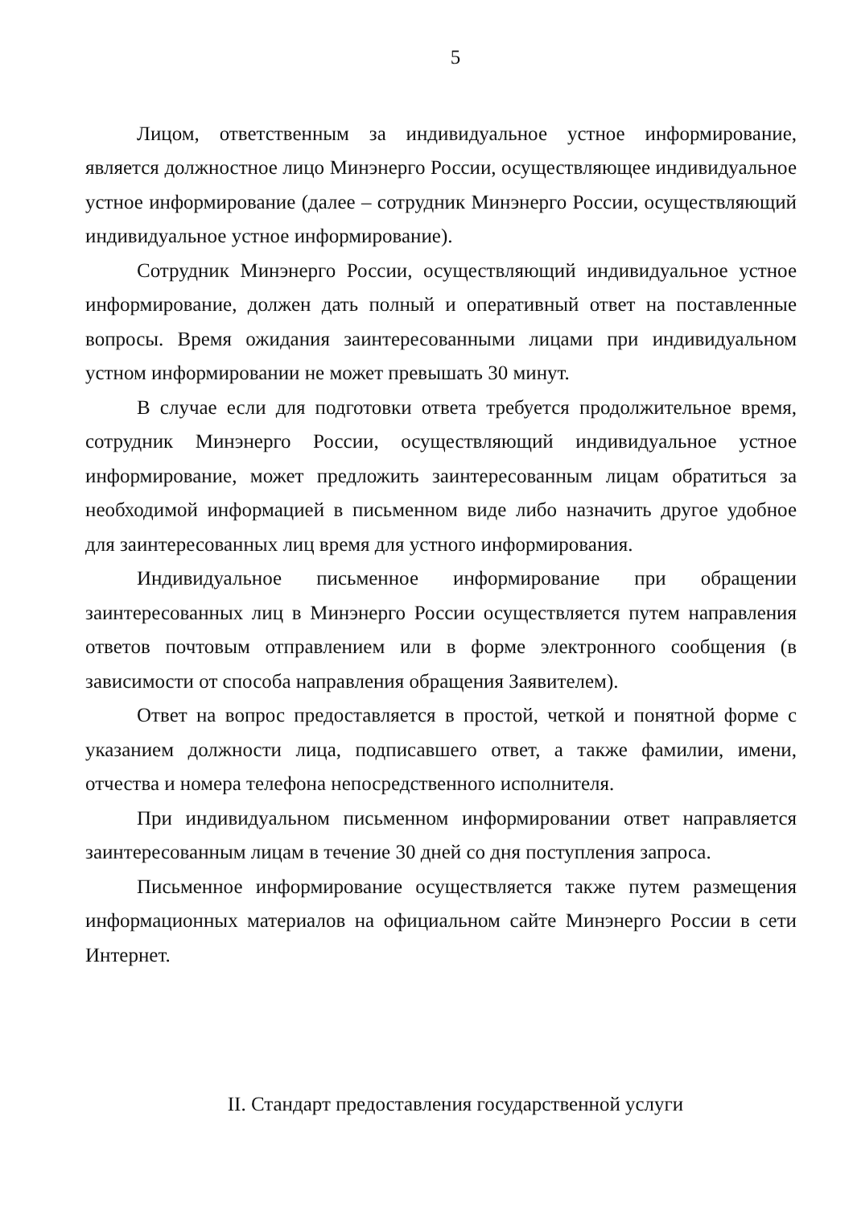5
Лицом, ответственным за индивидуальное устное информирование, является должностное лицо Минэнерго России, осуществляющее индивидуальное устное информирование (далее – сотрудник Минэнерго России, осуществляющий индивидуальное устное информирование).
Сотрудник Минэнерго России, осуществляющий индивидуальное устное информирование, должен дать полный и оперативный ответ на поставленные вопросы. Время ожидания заинтересованными лицами при индивидуальном устном информировании не может превышать 30 минут.
В случае если для подготовки ответа требуется продолжительное время, сотрудник Минэнерго России, осуществляющий индивидуальное устное информирование, может предложить заинтересованным лицам обратиться за необходимой информацией в письменном виде либо назначить другое удобное для заинтересованных лиц время для устного информирования.
Индивидуальное письменное информирование при обращении заинтересованных лиц в Минэнерго России осуществляется путем направления ответов почтовым отправлением или в форме электронного сообщения (в зависимости от способа направления обращения Заявителем).
Ответ на вопрос предоставляется в простой, четкой и понятной форме с указанием должности лица, подписавшего ответ, а также фамилии, имени, отчества и номера телефона непосредственного исполнителя.
При индивидуальном письменном информировании ответ направляется заинтересованным лицам в течение 30 дней со дня поступления запроса.
Письменное информирование осуществляется также путем размещения информационных материалов на официальном сайте Минэнерго России в сети Интернет.
II. Стандарт предоставления государственной услуги